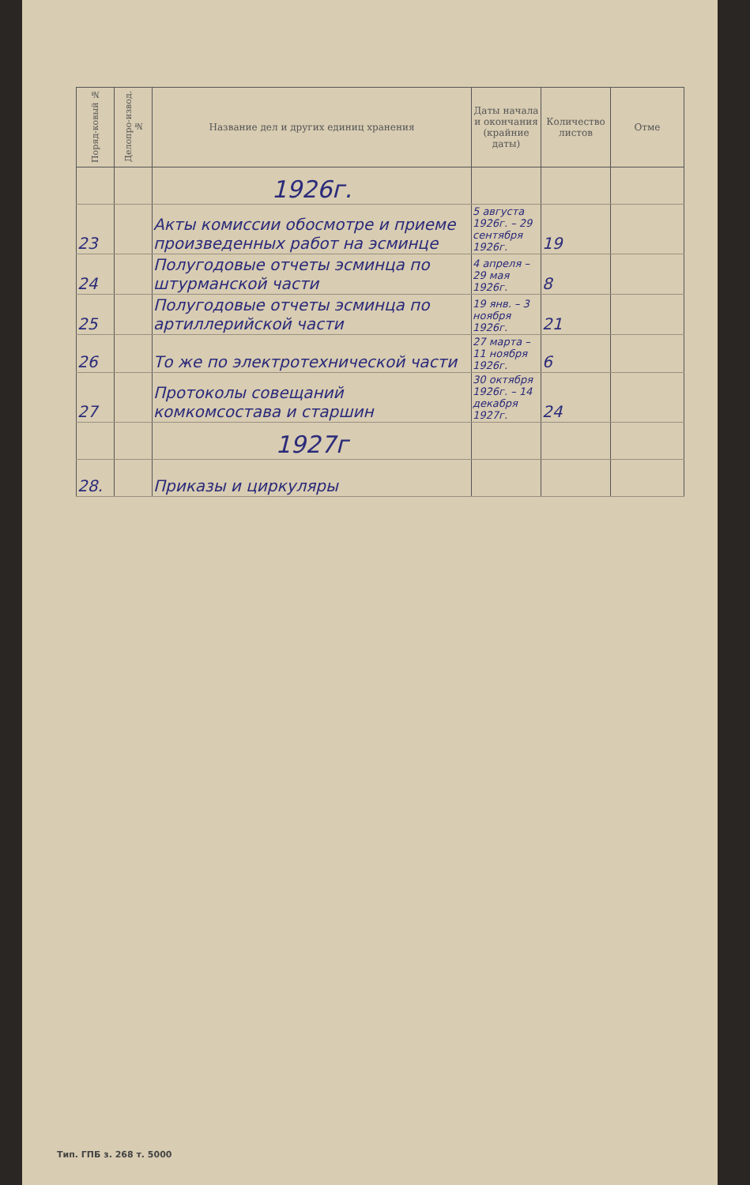| Поряд-ковый № | Делопро-извод. № | Название дел и других единиц хранения | Даты начала и окончания (крайние даты) | Количество листов | Отме |
| --- | --- | --- | --- | --- | --- |
| | | 1926г. | | | |
| 23 | | Акты комиссии обосмотре и приеме произведенных работ на эсминце | 5 августа 1926г. – 29 сентября 1926г. | 19 | |
| 24 | | Полугодовые отчеты эсминца по штурманской части | 4 апреля – 29 мая 1926г. | 8 | |
| 25 | | Полугодовые отчеты эсминца по артиллерийской части | 19 янв. – 3 ноября 1926г. | 21 | |
| 26 | | То же по электротехнической части | 27 марта – 11 ноября 1926г. | 6 | |
| 27 | | Протоколы совещаний комкомсостава и старшин | 30 октября 1926г. – 14 декабря 1927г. | 24 | |
| | | 1927г | | | |
| 28. | | Приказы и циркуляры | | | |
Тип. ГПБ з. 268 т. 5000